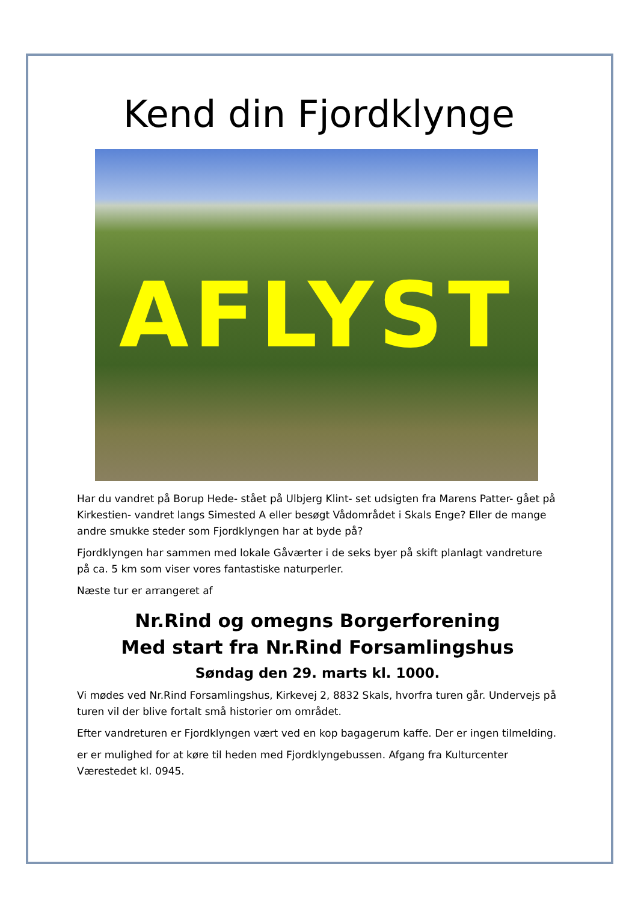Kend din Fjordklynge
AFLYST
Har du vandret på Borup Hede- stået på Ulbjerg Klint- set udsigten fra Marens Patter- gået på Kirkestien- vandret langs Simested A eller besøgt Vådområdet i Skals Enge? Eller de mange andre smukke steder som Fjordklyngen har at byde på?
Fjordklyngen har sammen med lokale Gåværter i de seks byer på skift planlagt vandreture på ca. 5 km som viser vores fantastiske naturperler.
Næste tur er arrangeret af
Nr.Rind og omegns Borgerforening
Med start fra Nr.Rind Forsamlingshus
Søndag den 29. marts kl. 1000.
Vi mødes ved Nr.Rind Forsamlingshus, Kirkevej 2, 8832 Skals, hvorfra turen går. Undervejs på turen vil der blive fortalt små historier om området.
Efter vandreturen er Fjordklyngen vært ved en kop bagagerum kaffe. Der er ingen tilmelding.
er er mulighed for at køre til heden med Fjordklyngebussen. Afgang fra Kulturcenter Værestedet kl. 0945.